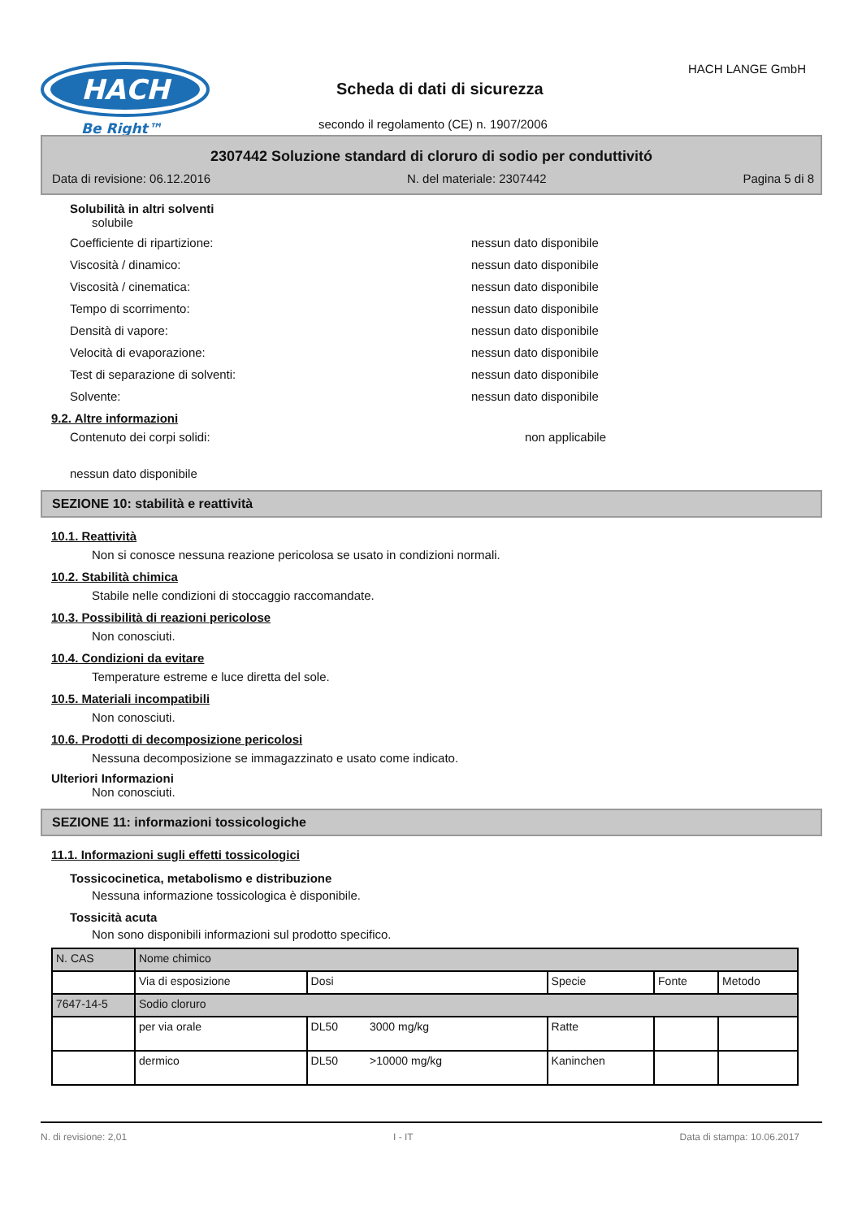HACH
Be Right™
Scheda di dati di sicurezza
secondo il regolamento (CE) n. 1907/2006
HACH LANGE GmbH
2307442 Soluzione standard di cloruro di sodio per conduttivitó
Data di revisione: 06.12.2016 N. del materiale: 2307442 Pagina 5 di 8
Solubilità in altri solventi
solubile
Coefficiente di ripartizione: nessun dato disponibile
Viscosità / dinamico: nessun dato disponibile
Viscosità / cinematica: nessun dato disponibile
Tempo di scorrimento: nessun dato disponibile
Densità di vapore: nessun dato disponibile
Velocità di evaporazione: nessun dato disponibile
Test di separazione di solventi: nessun dato disponibile
Solvente: nessun dato disponibile
9.2. Altre informazioni
Contenuto dei corpi solidi: non applicabile
nessun dato disponibile
SEZIONE 10: stabilità e reattività
10.1. Reattività
Non si conosce nessuna reazione pericolosa se usato in condizioni normali.
10.2. Stabilità chimica
Stabile nelle condizioni di stoccaggio raccomandate.
10.3. Possibilità di reazioni pericolose
Non conosciuti.
10.4. Condizioni da evitare
Temperature estreme e luce diretta del sole.
10.5. Materiali incompatibili
Non conosciuti.
10.6. Prodotti di decomposizione pericolosi
Nessuna decomposizione se immagazzinato e usato come indicato.
Ulteriori Informazioni
Non conosciuti.
SEZIONE 11: informazioni tossicologiche
11.1. Informazioni sugli effetti tossicologici
Tossicocinetica, metabolismo e distribuzione
Nessuna informazione tossicologica è disponibile.
Tossicità acuta
Non sono disponibili informazioni sul prodotto specifico.
| N. CAS | Nome chimico | | | | |
| | Via di esposizione | Dosi | Specie | Fonte | Metodo |
| 7647-14-5 | Sodio cloruro | | | | |
| | per via orale | DL50 3000 mg/kg | Ratte | | |
| | dermico | DL50 >10000 mg/kg | Kaninchen | | |
N. di revisione: 2,01 I - IT Data di stampa: 10.06.2017